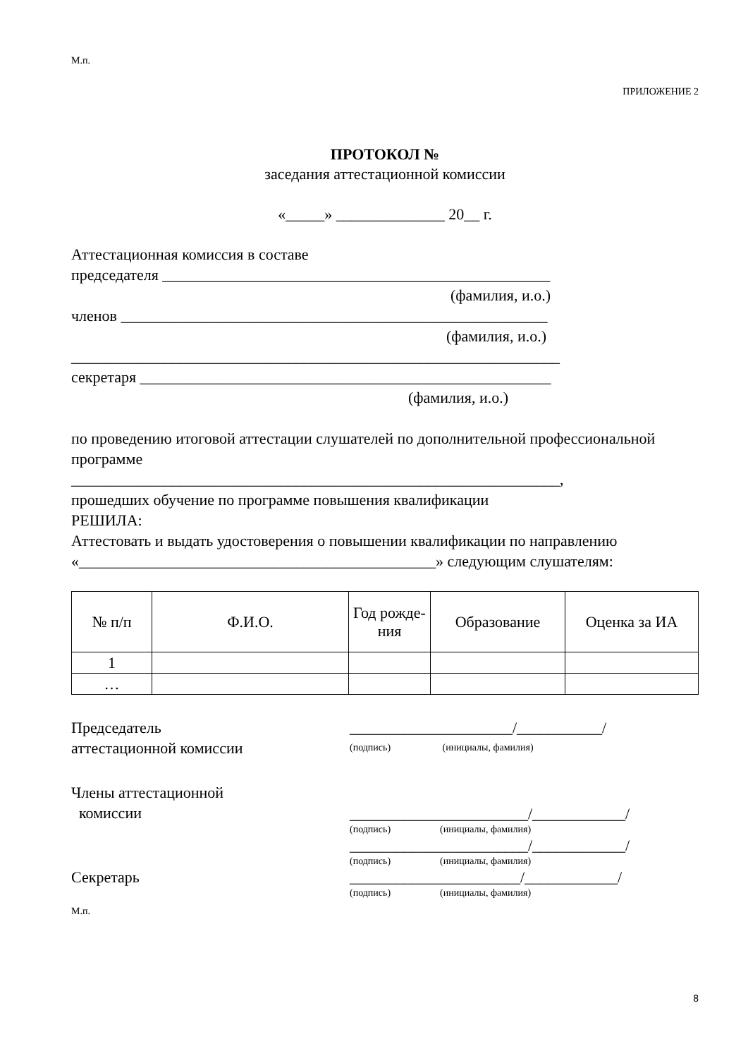М.п.
ПРИЛОЖЕНИЕ 2
ПРОТОКОЛ №
заседания аттестационной комиссии
«_____» ______________ 20__ г.
Аттестационная комиссия в составе
председателя __________________________________________________
(фамилия, и.о.)
членов _______________________________________________________
(фамилия, и.о.)
_______________________________________________________________
секретаря _____________________________________________________
(фамилия, и.о.)
по проведению итоговой аттестации слушателей по дополнительной профессиональной программе
_______________________________________________________________,
прошедших обучение по программе повышения квалификации
РЕШИЛА:
Аттестовать и выдать удостоверения о повышении квалификации по направлению «______________________________________________» следующим слушателям:
| № п/п | Ф.И.О. | Год рожде-ния | Образование | Оценка за ИА |
| --- | --- | --- | --- | --- |
| 1 | | | | |
| … | | | | |
Председатель
аттестационной комиссии
_____________________/___________/
(подпись) (инициалы, фамилия)
Члены аттестационной
комиссии
_______________________/____________/
(подпись) (инициалы, фамилия)
_______________________/____________/
(подпись) (инициалы, фамилия)
Секретарь ______________________/____________/
(подпись) (инициалы, фамилия)
М.п.
8